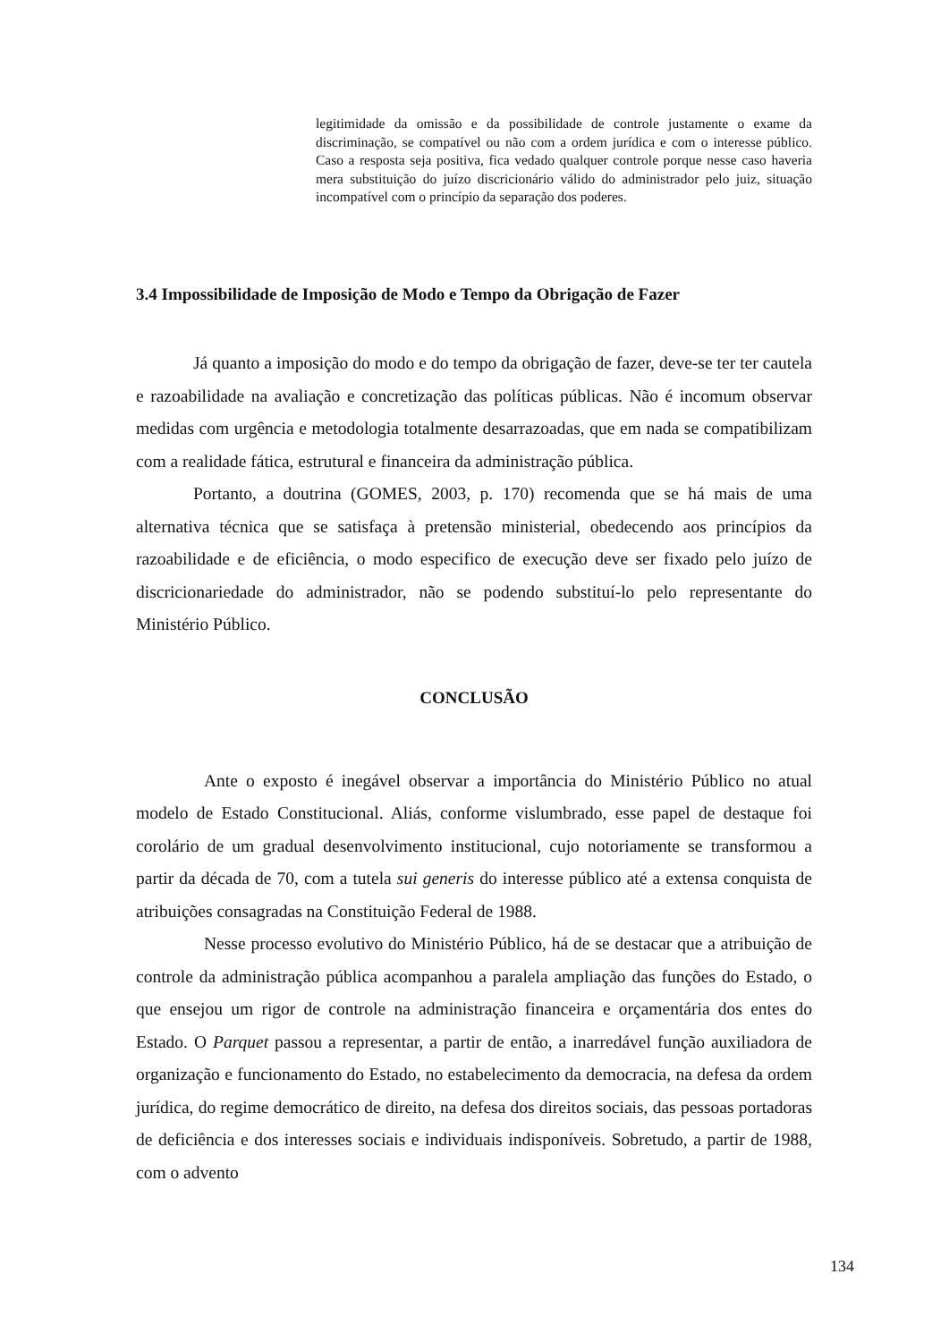legitimidade da omissão e da possibilidade de controle justamente o exame da discriminação, se compatível ou não com a ordem jurídica e com o interesse público. Caso a resposta seja positiva, fica vedado qualquer controle porque nesse caso haveria mera substituição do juízo discricionário válido do administrador pelo juiz, situação incompatível com o princípio da separação dos poderes.
3.4 Impossibilidade de Imposição de Modo e Tempo da Obrigação de Fazer
Já quanto a imposição do modo e do tempo da obrigação de fazer, deve-se ter ter cautela e razoabilidade na avaliação e concretização das políticas públicas. Não é incomum observar medidas com urgência e metodologia totalmente desarrazoadas, que em nada se compatibilizam com a realidade fática, estrutural e financeira da administração pública.
Portanto, a doutrina (GOMES, 2003, p. 170) recomenda que se há mais de uma alternativa técnica que se satisfaça à pretensão ministerial, obedecendo aos princípios da razoabilidade e de eficiência, o modo especifico de execução deve ser fixado pelo juízo de discricionariedade do administrador, não se podendo substituí-lo pelo representante do Ministério Público.
CONCLUSÃO
Ante o exposto é inegável observar a importância do Ministério Público no atual modelo de Estado Constitucional. Aliás, conforme vislumbrado, esse papel de destaque foi corolário de um gradual desenvolvimento institucional, cujo notoriamente se transformou a partir da década de 70, com a tutela sui generis do interesse público até a extensa conquista de atribuições consagradas na Constituição Federal de 1988.
Nesse processo evolutivo do Ministério Público, há de se destacar que a atribuição de controle da administração pública acompanhou a paralela ampliação das funções do Estado, o que ensejou um rigor de controle na administração financeira e orçamentária dos entes do Estado. O Parquet passou a representar, a partir de então, a inarredável função auxiliadora de organização e funcionamento do Estado, no estabelecimento da democracia, na defesa da ordem jurídica, do regime democrático de direito, na defesa dos direitos sociais, das pessoas portadoras de deficiência e dos interesses sociais e individuais indisponíveis. Sobretudo, a partir de 1988, com o advento
134